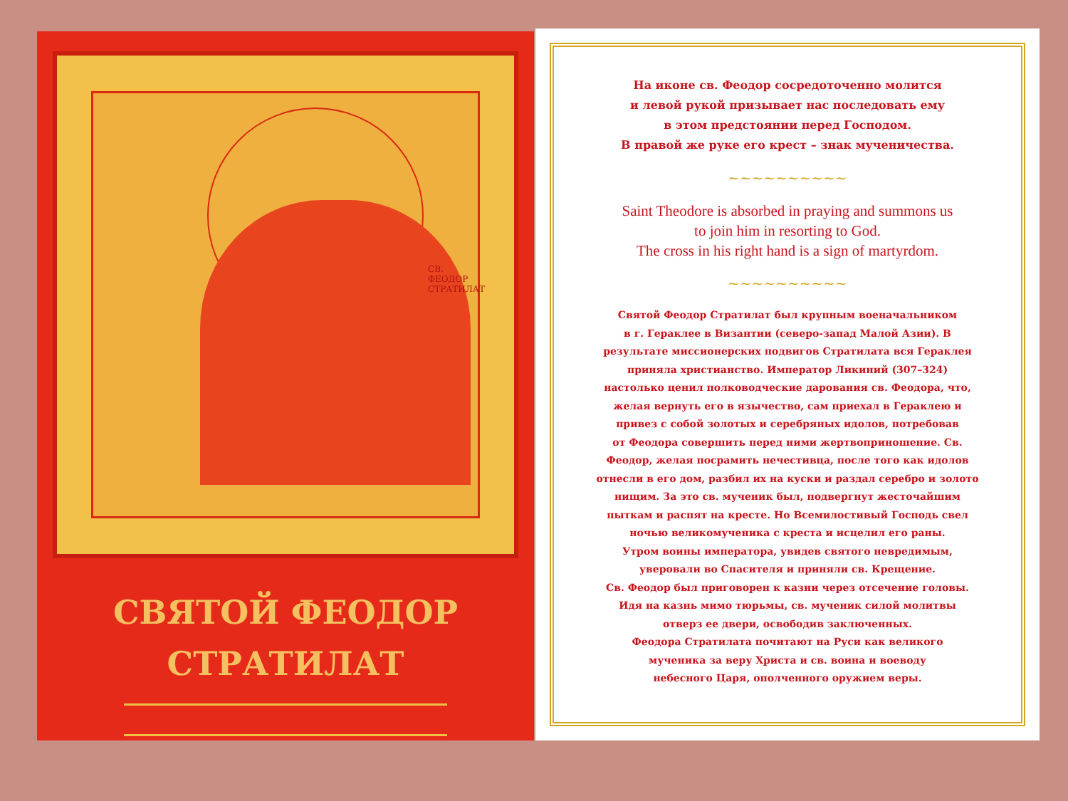СВ. ФЕОДОР СТРАТИЛАТ
СВЯТОЙ ФЕОДОР
СТРАТИЛАТ
На иконе св. Феодор сосредоточенно молится
и левой рукой призывает нас последовать ему
в этом предстоянии перед Господом.
В правой же руке его крест – знак мученичества.
~~~~~~~~~~
Saint Theodore is absorbed in praying and summons us
to join him in resorting to God.
The cross in his right hand is a sign of martyrdom.
~~~~~~~~~~
Святой Феодор Стратилат был крупным военачальником
в г. Гераклее в Византии (северо-запад Малой Азии). В
результате миссионерских подвигов Стратилата вся Гераклея
приняла христианство. Император Ликиний (307–324)
настолько ценил полководческие дарования св. Феодора, что,
желая вернуть его в язычество, сам приехал в Гераклею и
привез с собой золотых и серебряных идолов, потребовав
от Феодора совершить перед ними жертвоприношение. Св.
Феодор, желая посрамить нечестивца, после того как идолов
отнесли в его дом, разбил их на куски и раздал серебро и золото
нищим. За это св. мученик был, подвергнут жесточайшим
пыткам и распят на кресте. Но Всемилостивый Господь свел
ночью великомученика с креста и исцелил его раны.
Утром воины императора, увидев святого невредимым,
уверовали во Спасителя и приняли св. Крещение.
Св. Феодор был приговорен к казни через отсечение головы.
Идя на казнь мимо тюрьмы, св. мученик силой молитвы
отверз ее двери, освободив заключенных.
Феодора Стратилата почитают на Руси как великого
мученика за веру Христа и св. воина и воеводу
небесного Царя, ополченного оружием веры.